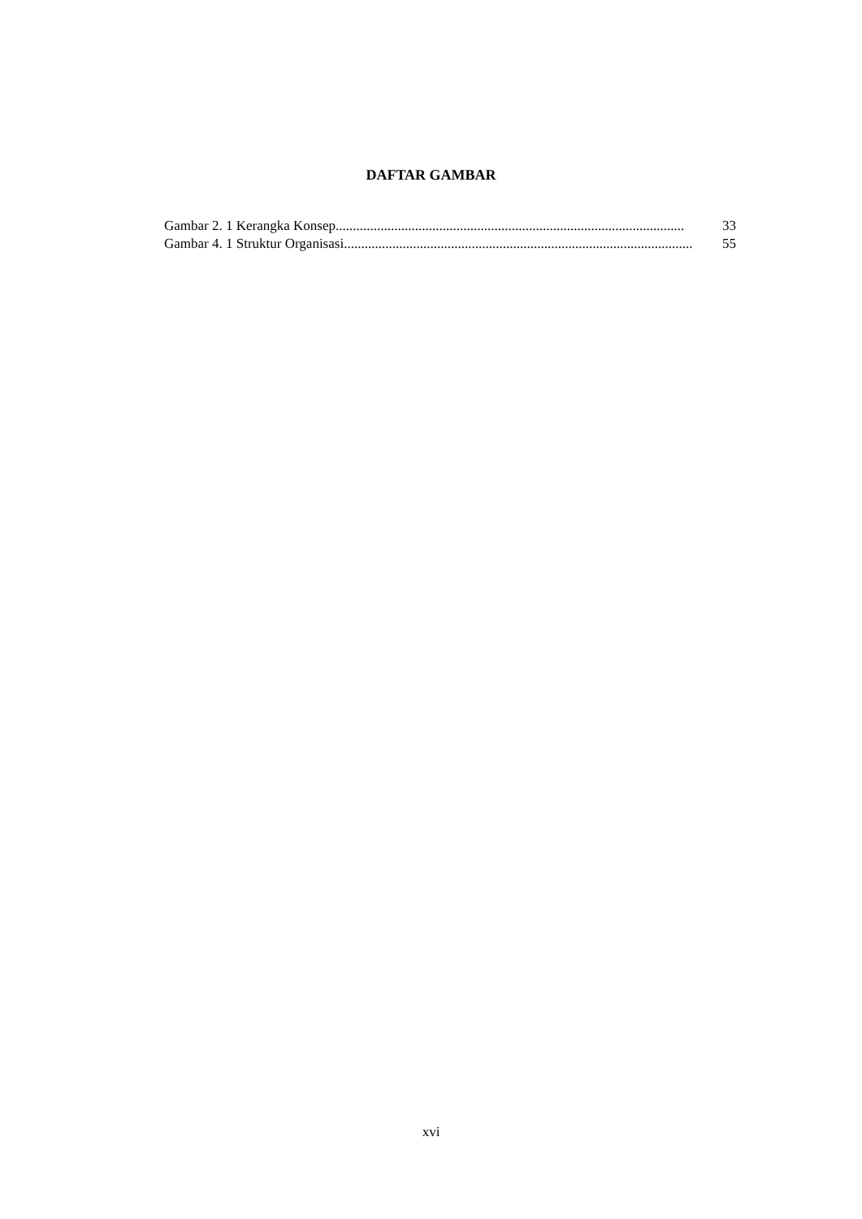DAFTAR GAMBAR
Gambar 2. 1 Kerangka Konsep..................................................................................................... 33
Gambar 4. 1 Struktur Organisasi..................................................................................................... 55
xvi